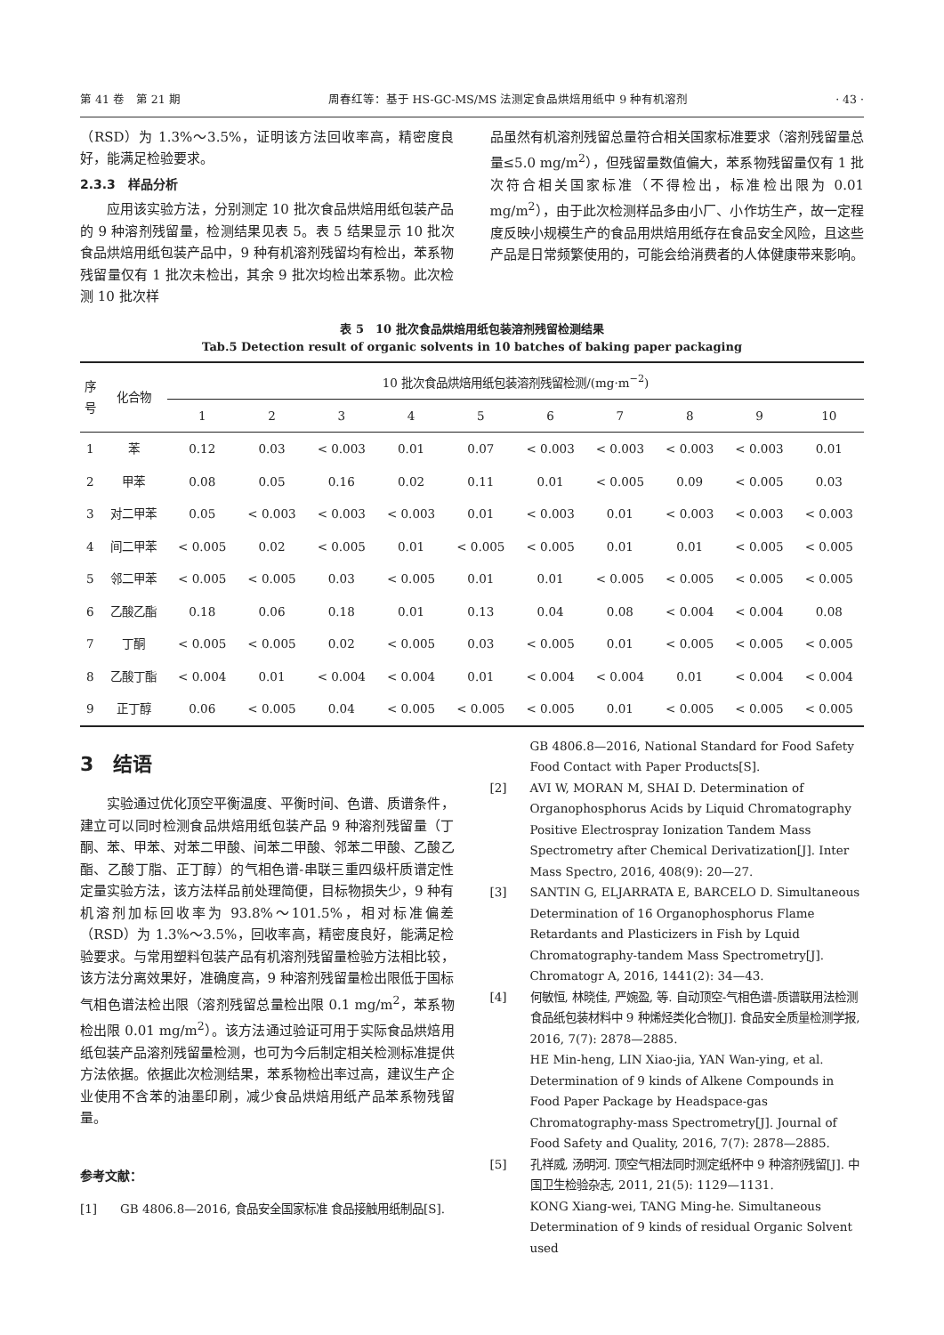第 41 卷　第 21 期 周春红等：基于 HS-GC-MS/MS 法测定食品烘焙用纸中 9 种有机溶剂 · 43 ·
（RSD）为 1.3%～3.5%，证明该方法回收率高，精密度良好，能满足检验要求。
2.3.3　样品分析
应用该实验方法，分别测定 10 批次食品烘焙用纸包装产品的 9 种溶剂残留量，检测结果见表 5。表 5 结果显示 10 批次食品烘焙用纸包装产品中，9 种有机溶剂残留均有检出，苯系物残留量仅有 1 批次未检出，其余 9 批次均检出苯系物。此次检测 10 批次样
品虽然有机溶剂残留总量符合相关国家标准要求（溶剂残留量总量≤5.0 mg/m<sup>2</sup>），但残留量数值偏大，苯系物残留量仅有 1 批次符合相关国家标准（不得检出，标准检出限为 0.01 mg/m<sup>2</sup>），由于此次检测样品多由小厂、小作坊生产，故一定程度反映小规模生产的食品用烘焙用纸存在食品安全风险，且这些产品是日常频繁使用的，可能会给消费者的人体健康带来影响。
表 5　10 批次食品烘焙用纸包装溶剂残留检测结果
Tab.5 Detection result of organic solvents in 10 batches of baking paper packaging
| 序 号 | 化合物 | 10 批次食品烘焙用纸包装溶剂残留检测/(mg·m<sup>−2</sup>) | | | | | | | | | |
| --- | --- | --- | --- | --- | --- | --- | --- | --- | --- | --- | --- |
| | | 1 | 2 | 3 | 4 | 5 | 6 | 7 | 8 | 9 | 10 |
| 1 | 苯 | 0.12 | 0.03 | < 0.003 | 0.01 | 0.07 | < 0.003 | < 0.003 | < 0.003 | < 0.003 | 0.01 |
| 2 | 甲苯 | 0.08 | 0.05 | 0.16 | 0.02 | 0.11 | 0.01 | < 0.005 | 0.09 | < 0.005 | 0.03 |
| 3 | 对二甲苯 | 0.05 | < 0.003 | < 0.003 | < 0.003 | 0.01 | < 0.003 | 0.01 | < 0.003 | < 0.003 | < 0.003 |
| 4 | 间二甲苯 | < 0.005 | 0.02 | < 0.005 | 0.01 | < 0.005 | < 0.005 | 0.01 | 0.01 | < 0.005 | < 0.005 |
| 5 | 邻二甲苯 | < 0.005 | < 0.005 | 0.03 | < 0.005 | 0.01 | 0.01 | < 0.005 | < 0.005 | < 0.005 | < 0.005 |
| 6 | 乙酸乙酯 | 0.18 | 0.06 | 0.18 | 0.01 | 0.13 | 0.04 | 0.08 | < 0.004 | < 0.004 | 0.08 |
| 7 | 丁酮 | < 0.005 | < 0.005 | 0.02 | < 0.005 | 0.03 | < 0.005 | 0.01 | < 0.005 | < 0.005 | < 0.005 |
| 8 | 乙酸丁酯 | < 0.004 | 0.01 | < 0.004 | < 0.004 | 0.01 | < 0.004 | < 0.004 | 0.01 | < 0.004 | < 0.004 |
| 9 | 正丁醇 | 0.06 | < 0.005 | 0.04 | < 0.005 | < 0.005 | < 0.005 | 0.01 | < 0.005 | < 0.005 | < 0.005 |
3　结语
实验通过优化顶空平衡温度、平衡时间、色谱、质谱条件，建立可以同时检测食品烘焙用纸包装产品 9 种溶剂残留量（丁酮、苯、甲苯、对苯二甲酸、间苯二甲酸、邻苯二甲酸、乙酸乙酯、乙酸丁脂、正丁醇）的气相色谱-串联三重四级杆质谱定性定量实验方法，该方法样品前处理简便，目标物损失少，9 种有机溶剂加标回收率为 93.8%～101.5%，相对标准偏差（RSD）为 1.3%～3.5%，回收率高，精密度良好，能满足检验要求。与常用塑料包装产品有机溶剂残留量检验方法相比较，该方法分离效果好，准确度高，9 种溶剂残留量检出限低于国标气相色谱法检出限（溶剂残留总量检出限 0.1 mg/m<sup>2</sup>，苯系物检出限 0.01 mg/m<sup>2</sup>）。该方法通过验证可用于实际食品烘焙用纸包装产品溶剂残留量检测，也可为今后制定相关检测标准提供方法依据。依据此次检测结果，苯系物检出率过高，建议生产企业使用不含苯的油墨印刷，减少食品烘焙用纸产品苯系物残留量。
参考文献：
[1] GB 4806.8—2016, 食品安全国家标准 食品接触用纸制品[S].
GB 4806.8—2016, National Standard for Food Safety Food Contact with Paper Products[S].
[2] AVI W, MORAN M, SHAI D. Determination of Organophosphorus Acids by Liquid Chromatography Positive Electrospray Ionization Tandem Mass Spectrometry after Chemical Derivatization[J]. Inter Mass Spectro, 2016, 408(9): 20—27.
[3] SANTIN G, ELJARRATA E, BARCELO D. Simultaneous Determination of 16 Organophosphorus Flame Retardants and Plasticizers in Fish by Lquid Chromatography-tandem Mass Spectrometry[J]. Chromatogr A, 2016, 1441(2): 34—43.
[4] 何敏恒, 林晓佳, 严婉盈, 等. 自动顶空-气相色谱-质谱联用法检测食品纸包装材料中 9 种烯烃类化合物[J]. 食品安全质量检测学报, 2016, 7(7): 2878—2885.
HE Min-heng, LIN Xiao-jia, YAN Wan-ying, et al. Determination of 9 kinds of Alkene Compounds in Food Paper Package by Headspace-gas Chromatography-mass Spectrometry[J]. Journal of Food Safety and Quality, 2016, 7(7): 2878—2885.
[5] 孔祥威, 汤明河. 顶空气相法同时测定纸杯中 9 种溶剂残留[J]. 中国卫生检验杂志, 2011, 21(5): 1129—1131.
KONG Xiang-wei, TANG Ming-he. Simultaneous Determination of 9 kinds of residual Organic Solvent used